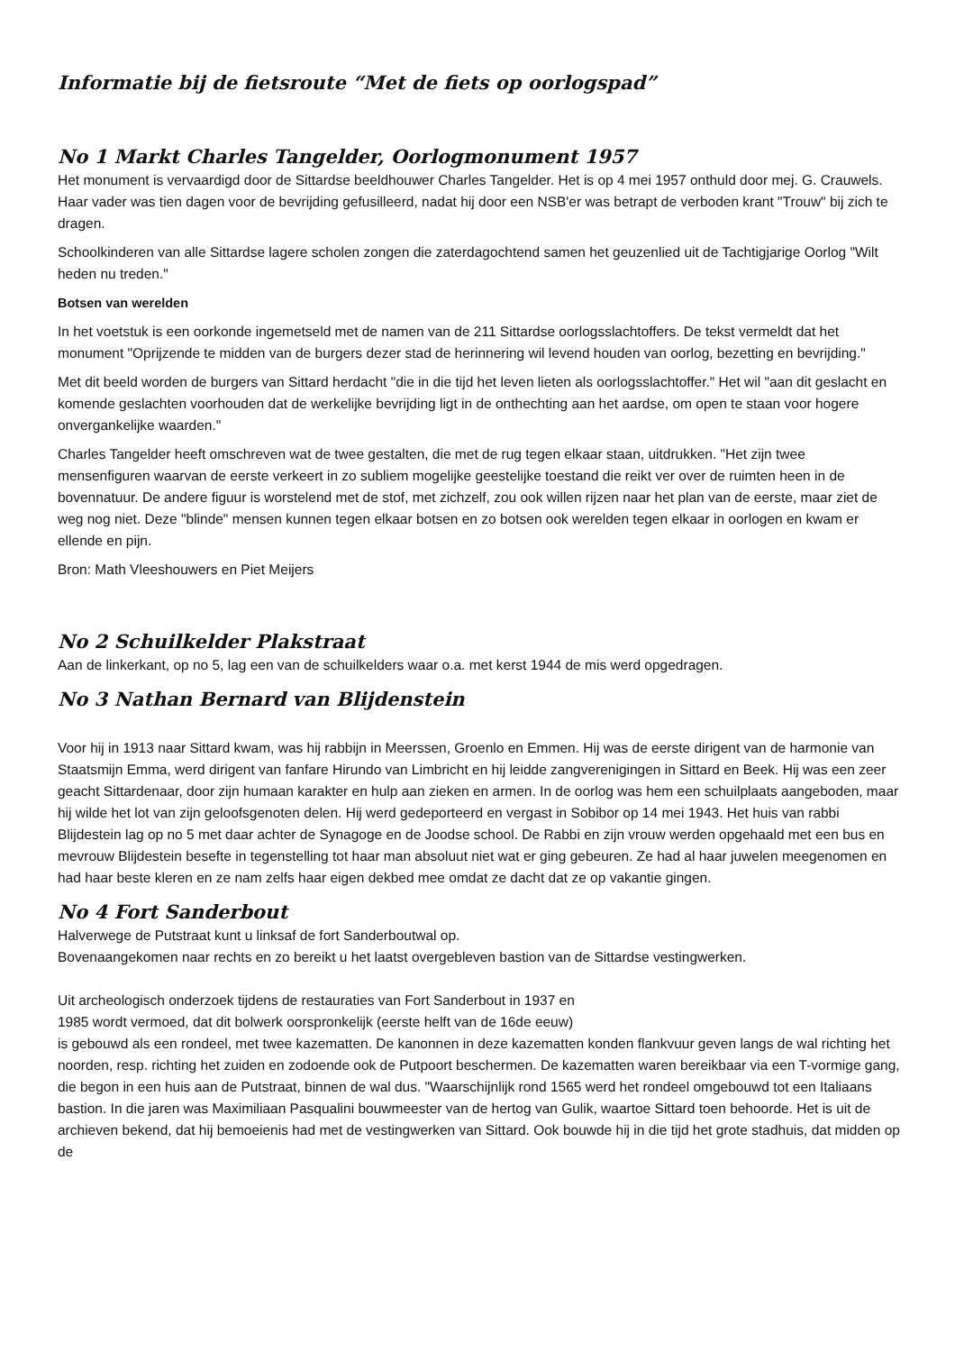Informatie bij de fietsroute “Met de fiets op oorlogspad”
No 1 Markt Charles Tangelder, Oorlogmonument 1957
Het monument is vervaardigd door de Sittardse beeldhouwer Charles Tangelder. Het is op 4 mei 1957 onthuld door mej. G. Crauwels. Haar vader was tien dagen voor de bevrijding gefusilleerd, nadat hij door een NSB'er was betrapt de verboden krant "Trouw" bij zich te dragen.
Schoolkinderen van alle Sittardse lagere scholen zongen die zaterdagochtend samen het geuzenlied uit de Tachtigjarige Oorlog "Wilt heden nu treden."
Botsen van werelden
In het voetstuk is een oorkonde ingemetseld met de namen van de 211 Sittardse oorlogsslachtoffers. De tekst vermeldt dat het monument "Oprijzende te midden van de burgers dezer stad de herinnering wil levend houden van oorlog, bezetting en bevrijding."
Met dit beeld worden de burgers van Sittard herdacht "die in die tijd het leven lieten als oorlogsslachtoffer." Het wil "aan dit geslacht en komende geslachten voorhouden dat de werkelijke bevrijding ligt in de onthechting aan het aardse, om open te staan voor hogere onvergankelijke waarden."
Charles Tangelder heeft omschreven wat de twee gestalten, die met de rug tegen elkaar staan, uitdrukken. "Het zijn twee mensenfiguren waarvan de eerste verkeert in zo subliem mogelijke geestelijke toestand die reikt ver over de ruimten heen in de bovennatuur. De andere figuur is worstelend met de stof, met zichzelf, zou ook willen rijzen naar het plan van de eerste, maar ziet de weg nog niet. Deze "blinde" mensen kunnen tegen elkaar botsen en zo botsen ook werelden tegen elkaar in oorlogen en kwam er ellende en pijn.
Bron: Math Vleeshouwers en Piet Meijers
No 2 Schuilkelder Plakstraat
Aan de linkerkant, op no 5, lag een van de schuilkelders waar o.a. met kerst 1944 de mis werd opgedragen.
No 3 Nathan Bernard van Blijdenstein
Voor hij in 1913 naar Sittard kwam, was hij rabbijn in Meerssen, Groenlo en Emmen. Hij was de eerste dirigent van de harmonie van Staatsmijn Emma, werd dirigent van fanfare Hirundo van Limbricht en hij leidde zangverenigingen in Sittard en Beek. Hij was een zeer geacht Sittardenaar, door zijn humaan karakter en hulp aan zieken en armen. In de oorlog was hem een schuilplaats aangeboden, maar hij wilde het lot van zijn geloofsgenoten delen. Hij werd gedeporteerd en vergast in Sobibor op 14 mei 1943. Het huis van rabbi Blijdestein lag op no 5 met daar achter de Synagoge en de Joodse school. De Rabbi en zijn vrouw werden opgehaald met een bus en mevrouw Blijdestein besefte in tegenstelling tot haar man absoluut niet wat er ging gebeuren. Ze had al haar juwelen meegenomen en had haar beste kleren en ze nam zelfs haar eigen dekbed mee omdat ze dacht dat ze op vakantie gingen.
No 4 Fort Sanderbout
Halverwege de Putstraat kunt u linksaf de fort Sanderboutwal op.
Bovenaangekomen naar rechts en zo bereikt u het laatst overgebleven bastion van de Sittardse vestingwerken.
Uit archeologisch onderzoek tijdens de restauraties van Fort Sanderbout in 1937 en
1985 wordt vermoed, dat dit bolwerk oorspronkelijk (eerste helft van de 16de eeuw)
is gebouwd als een rondeel, met twee kazematten. De kanonnen in deze kazematten konden flankvuur geven langs de wal richting het noorden, resp. richting het zuiden en zodoende ook de Putpoort beschermen. De kazematten waren bereikbaar via een T-vormige gang, die begon in een huis aan de Putstraat, binnen de wal dus. "Waarschijnlijk rond 1565 werd het rondeel omgebouwd tot een Italiaans bastion. In die jaren was Maximiliaan Pasqualini bouwmeester van de hertog van Gulik, waartoe Sittard toen behoorde. Het is uit de archieven bekend, dat hij bemoeienis had met de vestingwerken van Sittard. Ook bouwde hij in die tijd het grote stadhuis, dat midden op de